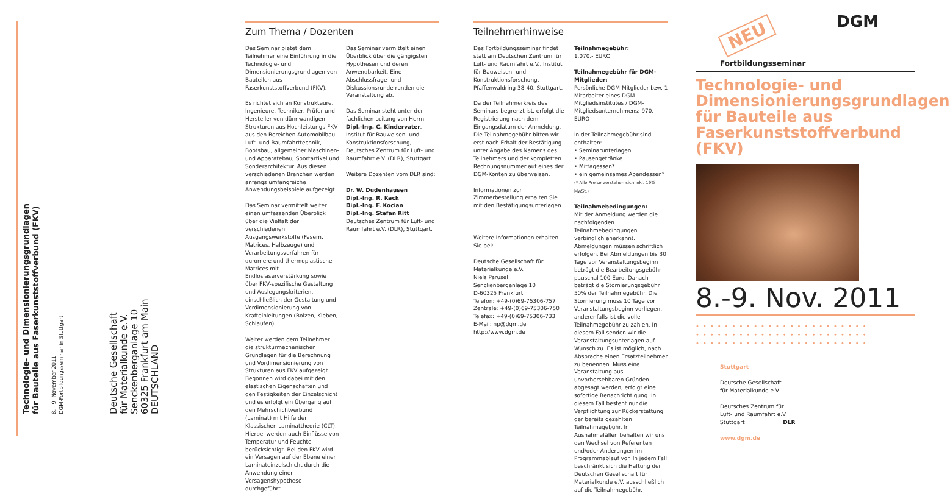Technologie- und Dimensionierungsgrundlagen
für Bauteile aus Faserkunststoffverbund (FKV)
8. - 9. November 2011
DGM-Fortbildungsseminar in Stuttgart
Deutsche Gesellschaft
für Materialkunde e.V.
Senckenberganlage 10
60325 Frankfurt am Main
DEUTSCHLAND
Zum Thema / Dozenten
Das Seminar bietet dem Teilnehmer eine Einführung in die Technologie- und Dimensionierungsgrundlagen von Bauteilen aus Faserkunststoffverbund (FKV).
Es richtet sich an Konstrukteure, Ingenieure, Techniker, Prüfer und Hersteller von dünnwandigen Strukturen aus Hochleistungs-FKV aus den Bereichen Automobilbau, Luft- und Raumfahrttechnik, Bootsbau, allgemeiner Maschinen- und Apparatebau, Sportartikel und Sonderarchitektur. Aus diesen verschiedenen Branchen werden anfangs umfangreiche Anwendungsbeispiele aufgezeigt.
Das Seminar vermittelt weiter einen umfassenden Überblick über die Vielfalt der verschiedenen Ausgangswerkstoffe (Fasern, Matrices, Halbzeuge) und Verarbeitungsverfahren für duromere und thermoplastische Matrices mit Endlosfaserverstärkung sowie über FKV-spezifische Gestaltung und Auslegungskriterien, einschließlich der Gestaltung und Vordimensionierung von Krafteinleitungen (Bolzen, Kleben, Schlaufen).
Weiter werden dem Teilnehmer die strukturmechanischen Grundlagen für die Berechnung und Vordimensionierung von Strukturen aus FKV aufgezeigt. Begonnen wird dabei mit den elastischen Eigenschaften und den Festigkeiten der Einzelschicht und es erfolgt ein Übergang auf den Mehrschichtverbund (Laminat) mit Hilfe der Klassischen Laminattheorie (CLT). Hierbei werden auch Einflüsse von Temperatur und Feuchte berücksichtigt. Bei den FKV wird ein Versagen auf der Ebene einer Laminateinzelschicht durch die Anwendung einer Versagenshypothese durchgeführt.
Das Seminar vermittelt einen Überblick über die gängigsten Hypothesen und deren Anwendbarkeit. Eine Abschlussfrage- und Diskussionsrunde runden die Veranstaltung ab.
Das Seminar steht unter der fachlichen Leitung von Herrn Dipl.-Ing. C. Kindervater, Institut für Bauweisen- und Konstruktionsforschung, Deutsches Zentrum für Luft- und Raumfahrt e.V. (DLR), Stuttgart.
Weitere Dozenten vom DLR sind:
Dr. W. Dudenhausen
Dipl.-Ing. R. Keck
Dipl.-Ing. F. Kocian
Dipl.-Ing. Stefan Ritt
Deutsches Zentrum für Luft- und Raumfahrt e.V. (DLR), Stuttgart.
Teilnehmerhinweise
Das Fortbildungsseminar findet statt am Deutschen Zentrum für Luft- und Raumfahrt e.V., Institut für Bauweisen- und Konstruktionsforschung, Pfaffenwaldring 38-40, Stuttgart.
Da der Teilnehmerkreis des Seminars begrenzt ist, erfolgt die Registrierung nach dem Eingangsdatum der Anmeldung. Die Teilnahmegebühr bitten wir erst nach Erhalt der Bestätigung unter Angabe des Namens des Teilnehmers und der kompletten Rechnungsnummer auf eines der DGM-Konten zu überweisen.
Informationen zur Zimmerbestellung erhalten Sie mit den Bestätigungsunterlagen.
Weitere Informationen erhalten Sie bei:
Deutsche Gesellschaft für Materialkunde e.V.
Niels Parusel
Senckenberganlage 10
D-60325 Frankfurt
Telefon: +49-(0)69-75306-757
Zentrale: +49-(0)69-75306-750
Telefax: +49-(0)69-75306-733
E-Mail: np@dgm.de
http://www.dgm.de
Teilnahmegebühr:
1.070,- EURO
Teilnahmegebühr für DGM-Mitglieder:
Persönliche DGM-Mitglieder bzw. 1 Mitarbeiter eines DGM-Mitgliedsinstitutes / DGM-Mitgliedsunternehmens: 970,- EURO
In der Teilnahmegebühr sind enthalten:
• Seminarunterlagen
• Pausengetränke
• Mittagessen*
• ein gemeinsames Abendessen*
(* Alle Preise verstehen sich inkl. 19% MwSt.)
Teilnahmebedingungen:
Mit der Anmeldung werden die nachfolgenden Teilnahmebedingungen verbindlich anerkannt. Abmeldungen müssen schriftlich erfolgen. Bei Abmeldungen bis 30 Tage vor Veranstaltungsbeginn beträgt die Bearbeitungsgebühr pauschal 100 Euro. Danach beträgt die Stornierungsgebühr 50% der Teilnahmegebühr. Die Stornierung muss 10 Tage vor Veranstaltungsbeginn vorliegen, anderenfalls ist die volle Teilnahmegebühr zu zahlen. In diesem Fall senden wir die Veranstaltungsunterlagen auf Wunsch zu. Es ist möglich, nach Absprache einen Ersatzteilnehmer zu benennen. Muss eine Veranstaltung aus unvorhersehbaren Gründen abgesagt werden, erfolgt eine sofortige Benachrichtigung. In diesem Fall besteht nur die Verpflichtung zur Rückerstattung der bereits gezahlten Teilnahmegebühr. In Ausnahmefällen behalten wir uns den Wechsel von Referenten und/oder Änderungen im Programmablauf vor. In jedem Fall beschränkt sich die Haftung der Deutschen Gesellschaft für Materialkunde e.V. ausschließlich auf die Teilnahmegebühr.
NEU
DGM
Fortbildungsseminar
Technologie- und Dimensionierungsgrundlagen für Bauteile aus Faserkunststoffverbund (FKV)
8.-9. Nov. 2011
••••••••••••••••••••••••
••••••••••••••••••••••••
••••••••••••••••••••••••
Stuttgart
Deutsche Gesellschaft
für Materialkunde e.V.
Deutsches Zentrum für
Luft- und Raumfahrt e.V.
Stuttgart DLR
www.dgm.de